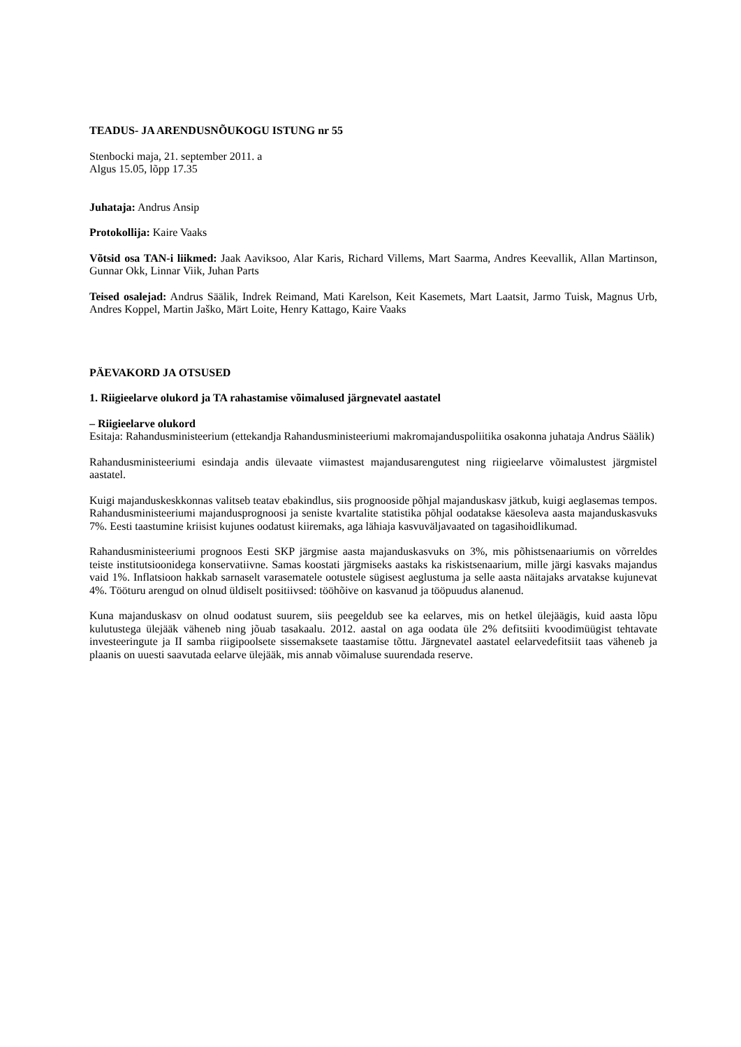TEADUS- JA ARENDUSNÕUKOGU ISTUNG nr 55
Stenbocki maja, 21. september 2011. a
Algus 15.05, lõpp 17.35
Juhataja: Andrus Ansip
Protokollija: Kaire Vaaks
Võtsid osa TAN-i liikmed: Jaak Aaviksoo, Alar Karis, Richard Villems, Mart Saarma, Andres Keevallik, Allan Martinson, Gunnar Okk, Linnar Viik, Juhan Parts
Teised osalejad: Andrus Säälik, Indrek Reimand, Mati Karelson, Keit Kasemets, Mart Laatsit, Jarmo Tuisk, Magnus Urb, Andres Koppel, Martin Jaško, Märt Loite, Henry Kattago, Kaire Vaaks
PÄEVAKORD JA OTSUSED
1. Riigieelarve olukord ja TA rahastamise võimalused järgnevatel aastatel
– Riigieelarve olukord
Esitaja: Rahandusministeerium (ettekandja Rahandusministeeriumi makromajanduspoliitika osakonna juhataja Andrus Säälik)
Rahandusministeeriumi esindaja andis ülevaate viimastest majandusarengutest ning riigieelarve võimalustest järgmistel aastatel.
Kuigi majanduskeskkonnas valitseb teatav ebakindlus, siis prognooside põhjal majanduskasv jätkub, kuigi aeglasemas tempos. Rahandusministeeriumi majandusprognoosi ja seniste kvartalite statistika põhjal oodatakse käesoleva aasta majanduskasvuks 7%. Eesti taastumine kriisist kujunes oodatust kiiremaks, aga lähiaja kasvuväljavaated on tagasihoidlikumad.
Rahandusministeeriumi prognoos Eesti SKP järgmise aasta majanduskasvuks on 3%, mis põhistsenaariumis on võrreldes teiste institutsioonidega konservatiivne. Samas koostati järgmiseks aastaks ka riskistsenaarium, mille järgi kasvaks majandus vaid 1%. Inflatsioon hakkab sarnaselt varasematele ootustele sügisest aeglustuma ja selle aasta näitajaks arvatakse kujunevat 4%. Tööturu arengud on olnud üldiselt positiivsed: tööhõive on kasvanud ja tööpuudus alanenud.
Kuna majanduskasv on olnud oodatust suurem, siis peegeldub see ka eelarves, mis on hetkel ülejäägis, kuid aasta lõpu kulutustega ülejääk väheneb ning jõuab tasakaalu. 2012. aastal on aga oodata üle 2% defitsiiti kvoodimüügist tehtavate investeeringute ja II samba riigipoolsete sissemaksete taastamise tõttu. Järgnevatel aastatel eelarvedefitsiit taas väheneb ja plaanis on uuesti saavutada eelarve ülejääk, mis annab võimaluse suurendada reserve.